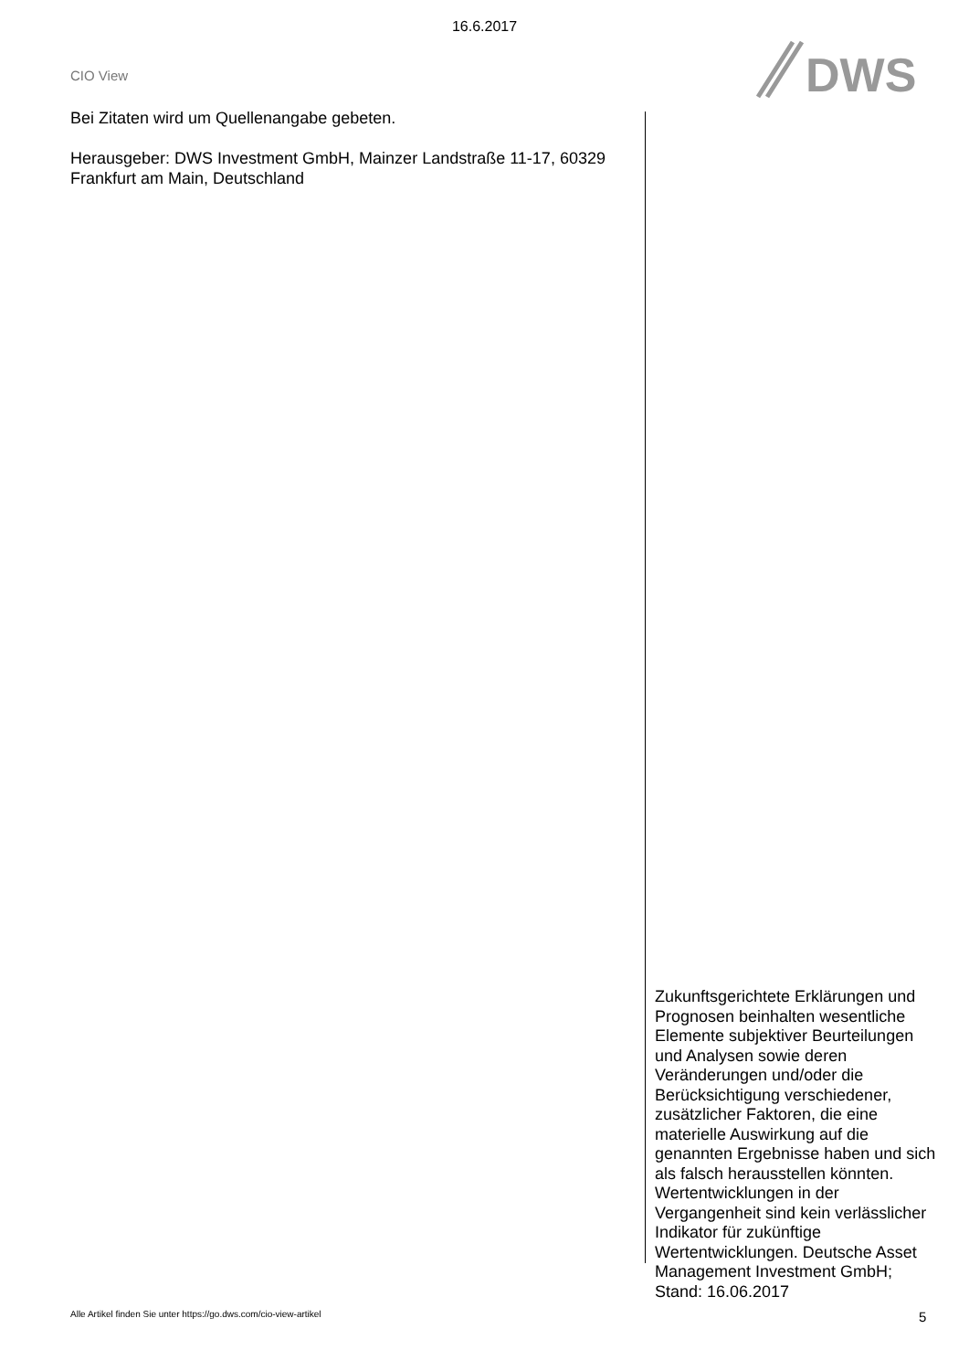16.6.2017
CIO View
DWS
Bei Zitaten wird um Quellenangabe gebeten.
Herausgeber: DWS Investment GmbH, Mainzer Landstraße 11-17, 60329 Frankfurt am Main, Deutschland
Zukunftsgerichtete Erklärungen und Prognosen beinhalten wesentliche Elemente subjektiver Beurteilungen und Analysen sowie deren Veränderungen und/oder die Berücksichtigung verschiedener, zusätzlicher Faktoren, die eine materielle Auswirkung auf die genannten Ergebnisse haben und sich als falsch herausstellen könnten. Wertentwicklungen in der Vergangenheit sind kein verlässlicher Indikator für zukünftige Wertentwicklungen. Deutsche Asset Management Investment GmbH; Stand: 16.06.2017
Alle Artikel finden Sie unter https://go.dws.com/cio-view-artikel
5